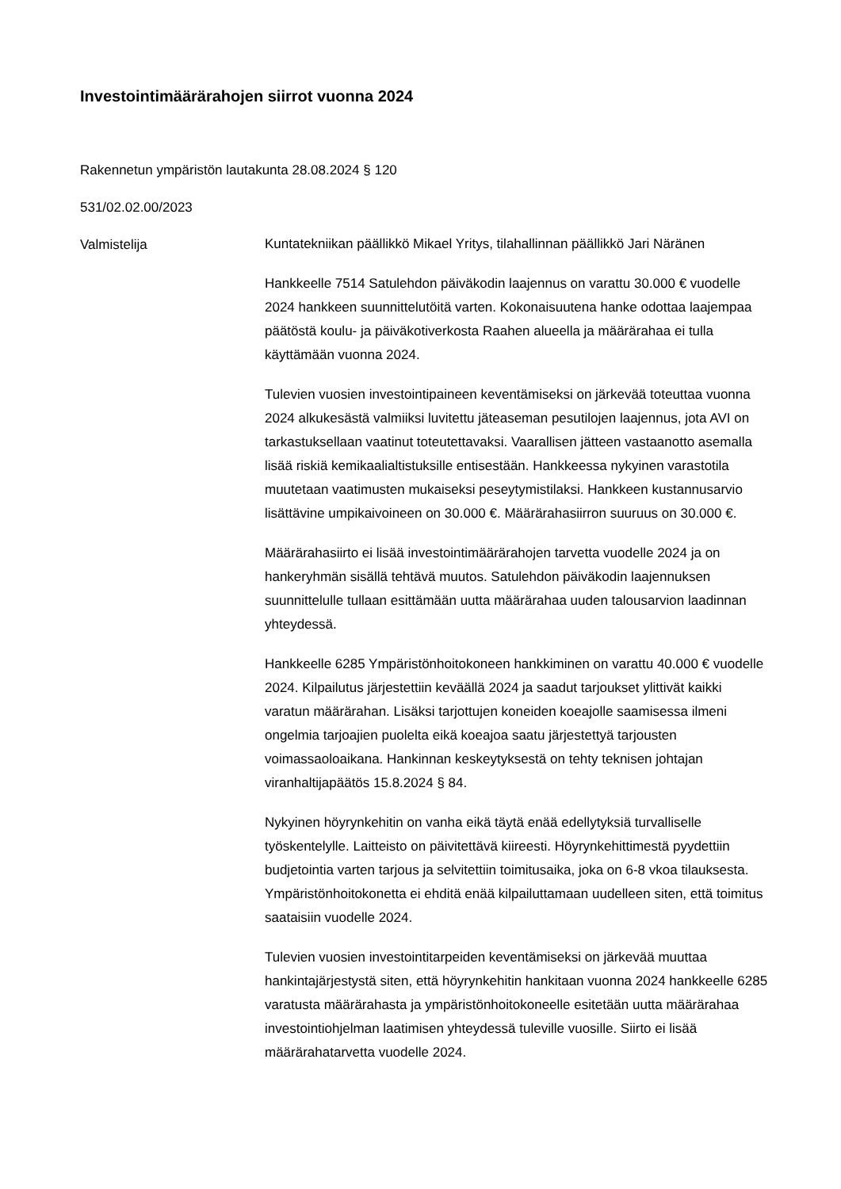Investointimäärärahojen siirrot vuonna 2024
Rakennetun ympäristön lautakunta 28.08.2024 § 120
531/02.02.00/2023
Valmistelija
Kuntatekniikan päällikkö Mikael Yritys, tilahallinnan päällikkö Jari Näränen
Hankkeelle 7514 Satulehdon päiväkodin laajennus on varattu 30.000 € vuodelle 2024 hankkeen suunnittelutöitä varten. Kokonaisuutena hanke odottaa laajempaa päätöstä koulu- ja päiväkotiverkosta Raahen alueella ja määrärahaa ei tulla käyttämään vuonna 2024.
Tulevien vuosien investointipaineen keventämiseksi on järkevää toteuttaa vuonna 2024 alkukesästä valmiiksi luvitettu jäteaseman pesutilojen laajennus, jota AVI on tarkastuksellaan vaatinut toteutettavaksi. Vaarallisen jätteen vastaanotto asemalla lisää riskiä kemikaalialtistuksille entisestään. Hankkeessa nykyinen varastotila muutetaan vaatimusten mukaiseksi peseytymistilaksi. Hankkeen kustannusarvio lisättävine umpikaivoineen on 30.000 €. Määrärahasiirron suuruus on 30.000 €.
Määrärahasiirto ei lisää investointimäärärahojen tarvetta vuodelle 2024 ja on hankeryhmän sisällä tehtävä muutos. Satulehdon päiväkodin laajennuksen suunnittelulle tullaan esittämään uutta määrärahaa uuden talousarvion laadinnan yhteydessä.
Hankkeelle 6285 Ympäristönhoitokoneen hankkiminen on varattu 40.000 € vuodelle 2024. Kilpailutus järjestettiin keväällä 2024 ja saadut tarjoukset ylittivät kaikki varatun määrärahan. Lisäksi tarjottujen koneiden koeajolle saamisessa ilmeni ongelmia tarjoajien puolelta eikä koeajoa saatu järjestettyä tarjousten voimassaoloaikana. Hankinnan keskeytyksestä on tehty teknisen johtajan viranhaltijapäätös 15.8.2024 § 84.
Nykyinen höyrynkehitin on vanha eikä täytä enää edellytyksiä turvalliselle työskentelylle. Laitteisto on päivitettävä kiireesti. Höyrynkehittimestä pyydettiin budjetointia varten tarjous ja selvitettiin toimitusaika, joka on 6-8 vkoa tilauksesta. Ympäristönhoitokonetta ei ehditä enää kilpailuttamaan uudelleen siten, että toimitus saataisiin vuodelle 2024.
Tulevien vuosien investointitarpeiden keventämiseksi on järkevää muuttaa hankintajärjestystä siten, että höyrynkehitin hankitaan vuonna 2024 hankkeelle 6285 varatusta määrärahasta ja ympäristönhoitokoneelle esitetään uutta määrärahaa investointiohjelman laatimisen yhteydessä tuleville vuosille. Siirto ei lisää määrärahatarvetta vuodelle 2024.